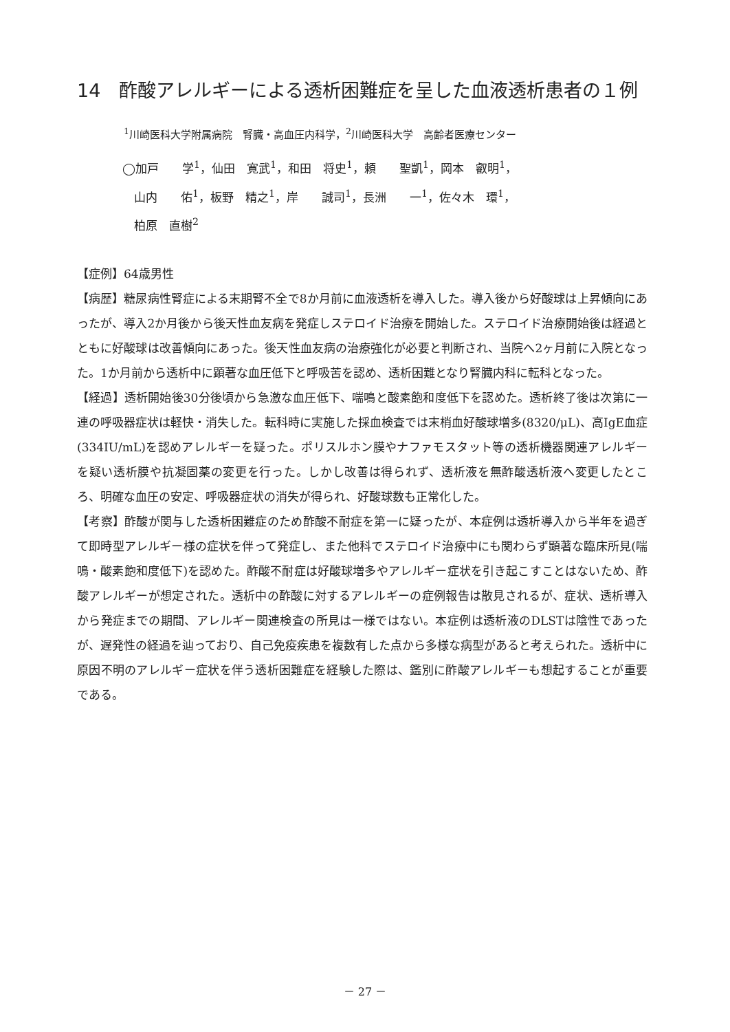14　酢酸アレルギーによる透析困難症を呈した血液透析患者の１例
<sup>1</sup> 川崎医科大学附属病院　腎臓・高血圧内科学，<sup>2</sup>川崎医科大学　高齢者医療センター
◯加戸　　学<sup>1</sup>，仙田　寛武<sup>1</sup>，和田　将史<sup>1</sup>，頼　　聖凱<sup>1</sup>，岡本　叡明<sup>1</sup>，
　山内　　佑<sup>1</sup>，板野　精之<sup>1</sup>，岸　　誠司<sup>1</sup>，長洲　　一<sup>1</sup>，佐々木　環<sup>1</sup>，
　柏原　直樹<sup>2</sup>
【症例】64歳男性
【病歴】糖尿病性腎症による末期腎不全で8か月前に血液透析を導入した。導入後から好酸球は上昇傾向にあったが、導入2か月後から後天性血友病を発症しステロイド治療を開始した。ステロイド治療開始後は経過とともに好酸球は改善傾向にあった。後天性血友病の治療強化が必要と判断され、当院へ2ヶ月前に入院となった。1か月前から透析中に顕著な血圧低下と呼吸苦を認め、透析困難となり腎臓内科に転科となった。
【経過】透析開始後30分後頃から急激な血圧低下、喘鳴と酸素飽和度低下を認めた。透析終了後は次第に一連の呼吸器症状は軽快・消失した。転科時に実施した採血検査では末梢血好酸球増多(8320/μL)、高IgE血症(334IU/mL)を認めアレルギーを疑った。ポリスルホン膜やナファモスタット等の透析機器関連アレルギーを疑い透析膜や抗凝固薬の変更を行った。しかし改善は得られず、透析液を無酢酸透析液へ変更したところ、明確な血圧の安定、呼吸器症状の消失が得られ、好酸球数も正常化した。
【考察】酢酸が関与した透析困難症のため酢酸不耐症を第一に疑ったが、本症例は透析導入から半年を過ぎて即時型アレルギー様の症状を伴って発症し、また他科でステロイド治療中にも関わらず顕著な臨床所見(喘鳴・酸素飽和度低下)を認めた。酢酸不耐症は好酸球増多やアレルギー症状を引き起こすことはないため、酢酸アレルギーが想定された。透析中の酢酸に対するアレルギーの症例報告は散見されるが、症状、透析導入から発症までの期間、アレルギー関連検査の所見は一様ではない。本症例は透析液のDLSTは陰性であったが、遅発性の経過を辿っており、自己免疫疾患を複数有した点から多様な病型があると考えられた。透析中に原因不明のアレルギー症状を伴う透析困難症を経験した際は、鑑別に酢酸アレルギーも想起することが重要である。
－ 27 －